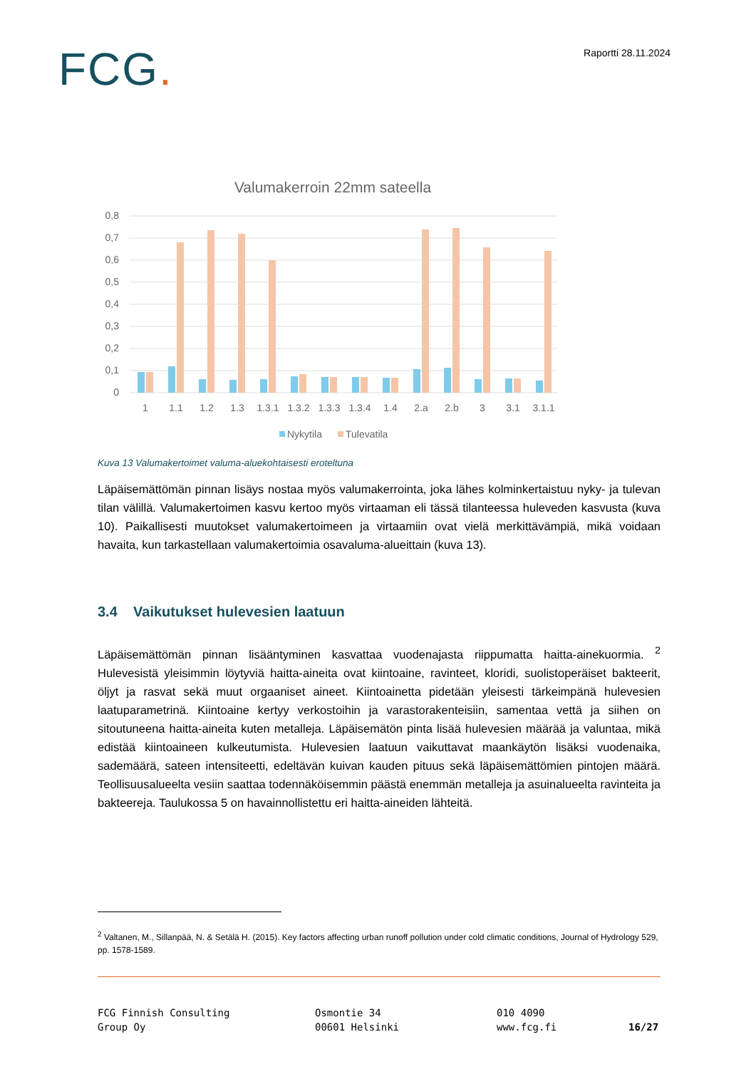FCG.
Raportti 28.11.2024
Valumakerroin 22mm sateella
0,8
0,7
0,6
0,5
0,4
0,3
0,2
0,1
0
1
1.1
1.2
1.3
1.3.1
1.3.2
1.3.3
1.3.4
1.4
2.a
2.b
3
3.1
3.1.1
Nykytila
Tulevatila
Kuva 13 Valumakertoimet valuma-aluekohtaisesti eroteltuna
Läpäisemättömän pinnan lisäys nostaa myös valumakerrointa, joka lähes kolminkertaistuu nyky- ja tulevan tilan välillä. Valumakertoimen kasvu kertoo myös virtaaman eli tässä tilanteessa huleveden kasvusta (kuva 10). Paikallisesti muutokset valumakertoimeen ja virtaamiin ovat vielä merkittävämpiä, mikä voidaan havaita, kun tarkastellaan valumakertoimia osavaluma-alueittain (kuva 13).
3.4 Vaikutukset hulevesien laatuun
Läpäisemättömän pinnan lisääntyminen kasvattaa vuodenajasta riippumatta haitta-ainekuormia. <sup>2</sup> Hulevesistä yleisimmin löytyviä haitta-aineita ovat kiintoaine, ravinteet, kloridi, suolistoperäiset bakteerit, öljyt ja rasvat sekä muut orgaaniset aineet. Kiintoainetta pidetään yleisesti tärkeimpänä hulevesien laatuparametrinä. Kiintoaine kertyy verkostoihin ja varastorakenteisiin, samentaa vettä ja siihen on sitoutuneena haitta-aineita kuten metalleja. Läpäisemätön pinta lisää hulevesien määrää ja valuntaa, mikä edistää kiintoaineen kulkeutumista. Hulevesien laatuun vaikuttavat maankäytön lisäksi vuodenaika, sademäärä, sateen intensiteetti, edeltävän kuivan kauden pituus sekä läpäisemättömien pintojen määrä. Teollisuusalueelta vesiin saattaa todennäköisemmin päästä enemmän metalleja ja asuinalueelta ravinteita ja bakteereja. Taulukossa 5 on havainnollistettu eri haitta-aineiden lähteitä.
<sup>2</sup> Valtanen, M., Sillanpää, N. & Setälä H. (2015). Key factors affecting urban runoff pollution under cold climatic conditions, Journal of Hydrology 529, pp. 1578-1589.
FCG Finnish Consulting
Group Oy
Osmontie 34
00601 Helsinki
010 4090
www.fcg.fi
16/27